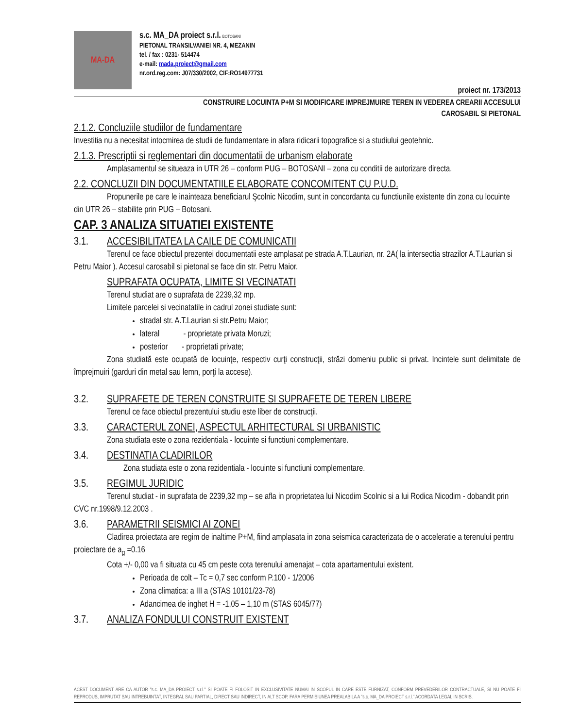MA-DA
s.c. MA_DA proiect s.r.l. BOTOSANI
PIETONAL TRANSILVANIEI NR. 4, MEZANIN
tel. / fax : 0231- 514474
e-mail: mada.proiect@gmail.com
nr.ord.reg.com: J07/330/2002, CIF:RO14977731
proiect nr. 173/2013
CONSTRUIRE LOCUINTA P+M SI MODIFICARE IMPREJMUIRE TEREN IN VEDEREA CREARII ACCESULUI
CAROSABIL SI PIETONAL
2.1.2. Concluziile studiilor de fundamentare
Investitia nu a necesitat intocmirea de studii de fundamentare in afara ridicarii topografice si a studiului geotehnic.
2.1.3. Prescriptii si reglementari din documentatii de urbanism elaborate
Amplasamentul se situeaza in UTR 26 – conform PUG – BOTOSANI – zona cu conditii de autorizare directa.
2.2. CONCLUZII DIN DOCUMENTATIILE ELABORATE CONCOMITENT CU P.U.D.
Propunerile pe care le inainteaza beneficiarul Şcolnic Nicodim, sunt in concordanta cu functiunile existente din zona cu locuinte din UTR 26 – stabilite prin PUG – Botosani.
CAP. 3 ANALIZA SITUATIEI EXISTENTE
3.1. ACCESIBILITATEA LA CAILE DE COMUNICATII
Terenul ce face obiectul prezentei documentatii este amplasat pe strada A.T.Laurian, nr. 2A( la intersectia strazilor A.T.Laurian si Petru Maior ). Accesul carosabil si pietonal se face din str. Petru Maior.
SUPRAFATA OCUPATA, LIMITE SI VECINATATI
Terenul studiat are o suprafata de 2239,32 mp.
Limitele parcelei si vecinatatile in cadrul zonei studiate sunt:
stradal str. A.T.Laurian si str.Petru Maior;
lateral - proprietate privata Moruzi;
posterior - proprietati private;
Zona studiată este ocupată de locuinţe, respectiv curţi construcţii, străzi domeniu public si privat. Incintele sunt delimitate de împrejmuiri (garduri din metal sau lemn, porţi la accese).
3.2. SUPRAFETE DE TEREN CONSTRUITE SI SUPRAFETE DE TEREN LIBERE
Terenul ce face obiectul prezentului studiu este liber de construcţii.
3.3. CARACTERUL ZONEI, ASPECTUL ARHITECTURAL SI URBANISTIC
Zona studiata este o zona rezidentiala - locuinte si functiuni complementare.
3.4. DESTINATIA CLADIRILOR
Zona studiata este o zona rezidentiala - locuinte si functiuni complementare.
3.5. REGIMUL JURIDIC
Terenul studiat - in suprafata de 2239,32 mp – se afla in proprietatea lui Nicodim Scolnic si a lui Rodica Nicodim - dobandit prin CVC nr.1998/9.12.2003 .
3.6. PARAMETRII SEISMICI AI ZONEI
Cladirea proiectata are regim de inaltime P+M, fiind amplasata in zona seismica caracterizata de o acceleratie a terenului pentru proiectare de a<sub>g</sub> =0.16
Cota +/- 0,00 va fi situata cu 45 cm peste cota terenului amenajat – cota apartamentului existent.
Perioada de colt – Tc = 0,7 sec conform P.100 - 1/2006
Zona climatica: a III a (STAS 10101/23-78)
Adancimea de inghet H = -1,05 – 1,10 m (STAS 6045/77)
3.7. ANALIZA FONDULUI CONSTRUIT EXISTENT
ACEST DOCUMENT ARE CA AUTOR "s.c. MA_DA PROIECT s.r.l." SI POATE FI FOLOSIT IN EXCLUSIVITATE NUMAI IN SCOPUL IN CARE ESTE FURNIZAT, CONFORM PREVEDERILOR CONTRACTUALE, SI NU POATE FI REPRODUS, IMPRUTAT SAU INTREBUINTAT, INTEGRAL SAU PARTIAL, DIRECT SAU INDIRECT, IN ALT SCOP, FARA PERMISIUNEA PREALABILA A "s.c. MA_DA PROIECT s.r.l." ACORDATA LEGAL IN SCRIS.